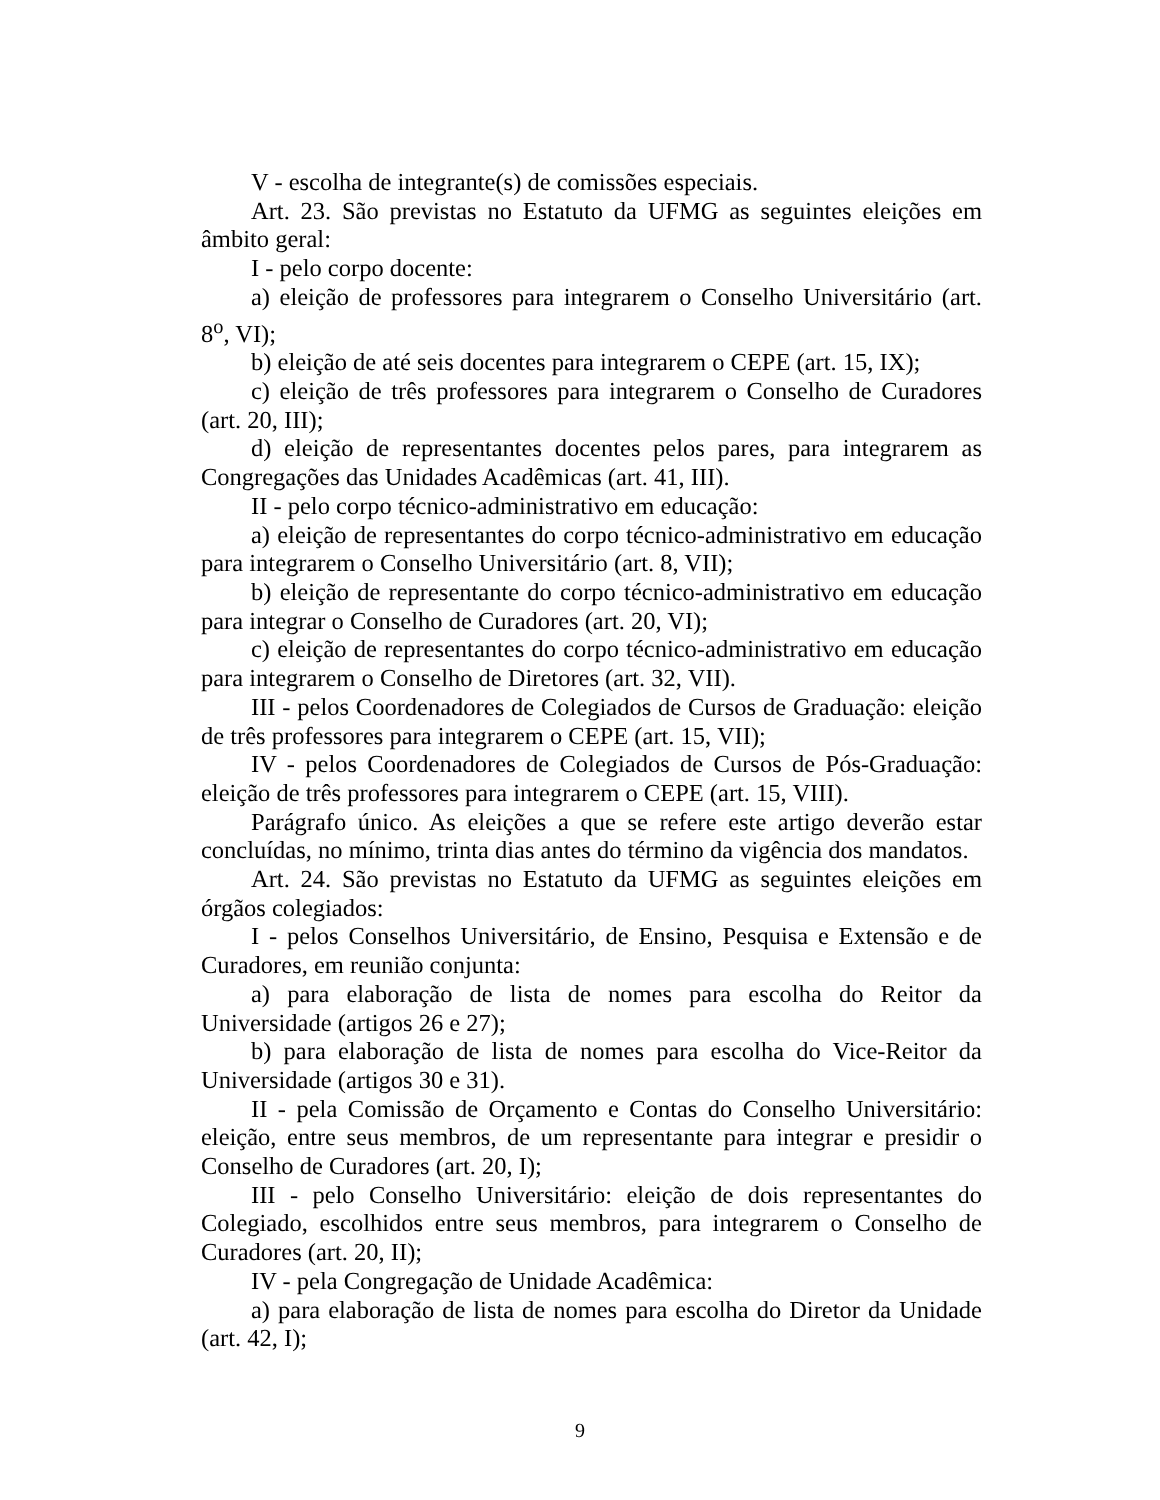V - escolha de integrante(s) de comissões especiais.
Art. 23. São previstas no Estatuto da UFMG as seguintes eleições em âmbito geral:
I - pelo corpo docente:
a) eleição de professores para integrarem o Conselho Universitário (art. 8<sup>o</sup>, VI);
b) eleição de até seis docentes para integrarem o CEPE (art. 15, IX);
c) eleição de três professores para integrarem o Conselho de Curadores (art. 20, III);
d) eleição de representantes docentes pelos pares, para integrarem as Congregações das Unidades Acadêmicas (art. 41, III).
II - pelo corpo técnico-administrativo em educação:
a) eleição de representantes do corpo técnico-administrativo em educação para integrarem o Conselho Universitário (art. 8, VII);
b) eleição de representante do corpo técnico-administrativo em educação para integrar o Conselho de Curadores (art. 20, VI);
c) eleição de representantes do corpo técnico-administrativo em educação para integrarem o Conselho de Diretores (art. 32, VII).
III - pelos Coordenadores de Colegiados de Cursos de Graduação: eleição de três professores para integrarem o CEPE (art. 15, VII);
IV - pelos Coordenadores de Colegiados de Cursos de Pós-Graduação: eleição de três professores para integrarem o CEPE (art. 15, VIII).
Parágrafo único. As eleições a que se refere este artigo deverão estar concluídas, no mínimo, trinta dias antes do término da vigência dos mandatos.
Art. 24. São previstas no Estatuto da UFMG as seguintes eleições em órgãos colegiados:
I - pelos Conselhos Universitário, de Ensino, Pesquisa e Extensão e de Curadores, em reunião conjunta:
a) para elaboração de lista de nomes para escolha do Reitor da Universidade (artigos 26 e 27);
b) para elaboração de lista de nomes para escolha do Vice-Reitor da Universidade (artigos 30 e 31).
II - pela Comissão de Orçamento e Contas do Conselho Universitário: eleição, entre seus membros, de um representante para integrar e presidir o Conselho de Curadores (art. 20, I);
III - pelo Conselho Universitário: eleição de dois representantes do Colegiado, escolhidos entre seus membros, para integrarem o Conselho de Curadores (art. 20, II);
IV - pela Congregação de Unidade Acadêmica:
a) para elaboração de lista de nomes para escolha do Diretor da Unidade (art. 42, I);
9